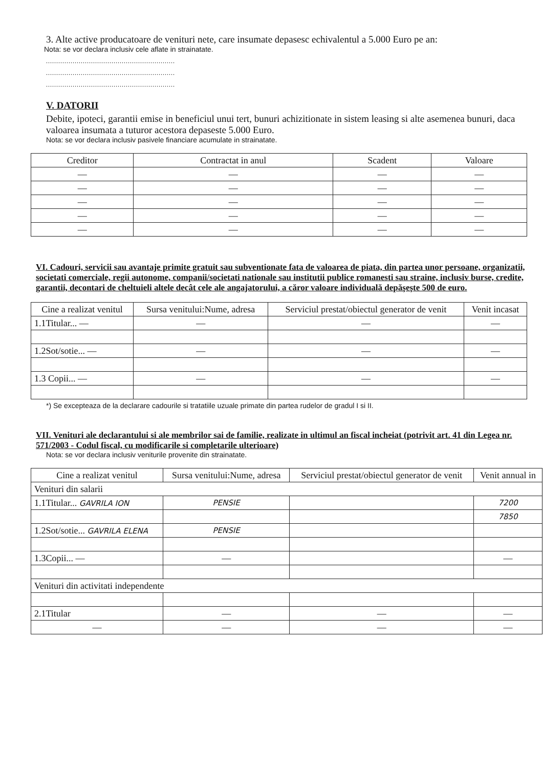3. Alte active producatoare de venituri nete, care insumate depasesc echivalentul a 5.000 Euro pe an:
Nota: se vor declara inclusiv cele aflate in strainatate.
...............................................................
...............................................................
...............................................................
V. DATORII
Debite, ipoteci, garantii emise in beneficiul unui tert, bunuri achizitionate in sistem leasing si alte asemenea bunuri, daca valoarea insumata a tuturor acestora depaseste 5.000 Euro.
Nota: se vor declara inclusiv pasivele financiare acumulate in strainatate.
| Creditor | Contractat in anul | Scadent | Valoare |
| --- | --- | --- | --- |
| — | — | — | — |
| — | — | — | — |
| — | — | — | — |
| — | — | — | — |
| — | — | — | — |
VI. Cadouri, servicii sau avantaje primite gratuit sau subventionate fata de valoarea de piata, din partea unor persoane, organizatii, societati comerciale, regii autonome, companii/societati nationale sau institutii publice romanesti sau straine, inclusiv burse, credite, garantii, decontari de cheltuieli altele decât cele ale angajatorului, a căror valoare individuală depăşeşte 500 de euro.
| Cine a realizat venitul | Sursa venitului:Nume, adresa | Serviciul prestat/obiectul generator de venit | Venit incasat |
| --- | --- | --- | --- |
| 1.1Titular... — | — | — | — |
| 1.2Sot/sotie... — | — | — | — |
| 1.3 Copii... — | — | — | — |
*) Se excepteaza de la declarare cadourile si tratatiile uzuale primate din partea rudelor de gradul I si II.
VII. Venituri ale declarantului si ale membrilor sai de familie, realizate in ultimul an fiscal incheiat (potrivit art. 41 din Legea nr. 571/2003 - Codul fiscal, cu modificarile si completarile ulterioare)
Nota: se vor declara inclusiv veniturile provenite din strainatate.
| Cine a realizat venitul | Sursa venitului:Nume, adresa | Serviciul prestat/obiectul generator de venit | Venit annual in |
| --- | --- | --- | --- |
| Venituri din salarii | | | |
| 1.1Titular... GAVRILA ION | PENSIE | | 7200 |
| | | | 7850 |
| 1.2Sot/sotie... GAVRILA ELENA | PENSIE | | |
| 1.3Copii... — | — | | — |
| Venituri din activitati independente | | | |
| 2.1Titular | — | — | — |
| — | — | — | — |